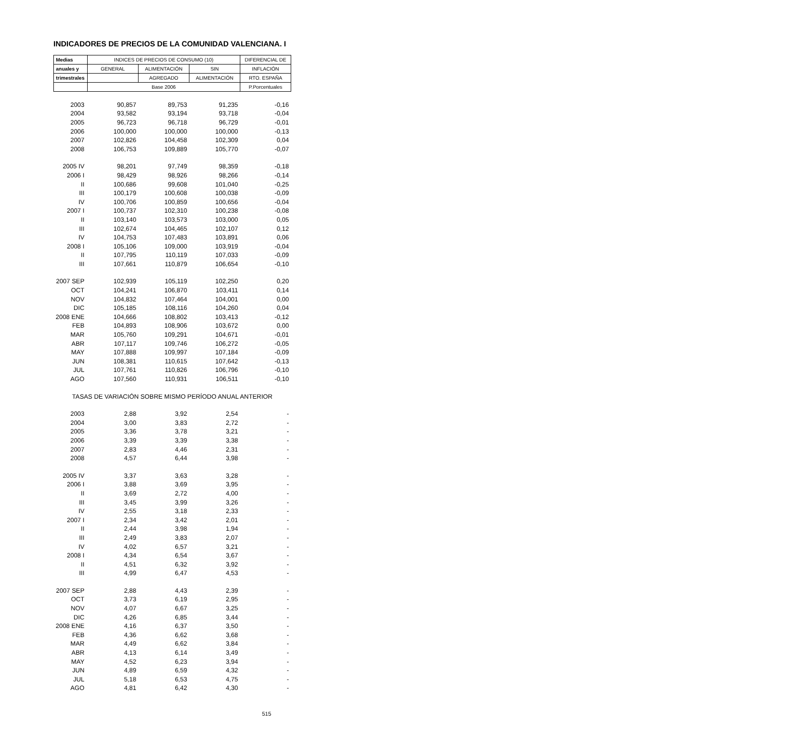INDICADORES DE PRECIOS DE LA COMUNIDAD VALENCIANA. I
| Medias | INDICES DE PRECIOS DE CONSUMO (10) | | | DIFERENCIAL DE |
| --- | --- | --- | --- | --- |
| anuales y | GENERAL | ALIMENTACIÓN | SIN | INFLACIÓN |
| trimestrales | | AGREGADO | ALIMENTACIÓN | RTO. ESPAÑA |
| | Base 2006 | | | P.Porcentuales |
| 2003 | 90,857 | 89,753 | 91,235 | -0,16 |
| 2004 | 93,582 | 93,194 | 93,718 | -0,04 |
| 2005 | 96,723 | 96,718 | 96,729 | -0,01 |
| 2006 | 100,000 | 100,000 | 100,000 | -0,13 |
| 2007 | 102,826 | 104,458 | 102,309 | 0,04 |
| 2008 | 106,753 | 109,889 | 105,770 | -0,07 |
| 2005 IV | 98,201 | 97,749 | 98,359 | -0,18 |
| 2006 I | 98,429 | 98,926 | 98,266 | -0,14 |
| II | 100,686 | 99,608 | 101,040 | -0,25 |
| III | 100,179 | 100,608 | 100,038 | -0,09 |
| IV | 100,706 | 100,859 | 100,656 | -0,04 |
| 2007 I | 100,737 | 102,310 | 100,238 | -0,08 |
| II | 103,140 | 103,573 | 103,000 | 0,05 |
| III | 102,674 | 104,465 | 102,107 | 0,12 |
| IV | 104,753 | 107,483 | 103,891 | 0,06 |
| 2008 I | 105,106 | 109,000 | 103,919 | -0,04 |
| II | 107,795 | 110,119 | 107,033 | -0,09 |
| III | 107,661 | 110,879 | 106,654 | -0,10 |
| 2007 SEP | 102,939 | 105,119 | 102,250 | 0,20 |
| OCT | 104,241 | 106,870 | 103,411 | 0,14 |
| NOV | 104,832 | 107,464 | 104,001 | 0,00 |
| DIC | 105,185 | 108,116 | 104,260 | 0,04 |
| 2008 ENE | 104,666 | 108,802 | 103,413 | -0,12 |
| FEB | 104,893 | 108,906 | 103,672 | 0,00 |
| MAR | 105,760 | 109,291 | 104,671 | -0,01 |
| ABR | 107,117 | 109,746 | 106,272 | -0,05 |
| MAY | 107,888 | 109,997 | 107,184 | -0,09 |
| JUN | 108,381 | 110,615 | 107,642 | -0,13 |
| JUL | 107,761 | 110,826 | 106,796 | -0,10 |
| AGO | 107,560 | 110,931 | 106,511 | -0,10 |
| TASAS DE VARIACIÓN SOBRE MISMO PERÍODO ANUAL ANTERIOR | | | | |
| 2003 | 2,88 | 3,92 | 2,54 | - |
| 2004 | 3,00 | 3,83 | 2,72 | - |
| 2005 | 3,36 | 3,78 | 3,21 | - |
| 2006 | 3,39 | 3,39 | 3,38 | - |
| 2007 | 2,83 | 4,46 | 2,31 | - |
| 2008 | 4,57 | 6,44 | 3,98 | - |
| 2005 IV | 3,37 | 3,63 | 3,28 | - |
| 2006 I | 3,88 | 3,69 | 3,95 | - |
| II | 3,69 | 2,72 | 4,00 | - |
| III | 3,45 | 3,99 | 3,26 | - |
| IV | 2,55 | 3,18 | 2,33 | - |
| 2007 I | 2,34 | 3,42 | 2,01 | - |
| II | 2,44 | 3,98 | 1,94 | - |
| III | 2,49 | 3,83 | 2,07 | - |
| IV | 4,02 | 6,57 | 3,21 | - |
| 2008 I | 4,34 | 6,54 | 3,67 | - |
| II | 4,51 | 6,32 | 3,92 | - |
| III | 4,99 | 6,47 | 4,53 | - |
| 2007 SEP | 2,88 | 4,43 | 2,39 | - |
| OCT | 3,73 | 6,19 | 2,95 | - |
| NOV | 4,07 | 6,67 | 3,25 | - |
| DIC | 4,26 | 6,85 | 3,44 | - |
| 2008 ENE | 4,16 | 6,37 | 3,50 | - |
| FEB | 4,36 | 6,62 | 3,68 | - |
| MAR | 4,49 | 6,62 | 3,84 | - |
| ABR | 4,13 | 6,14 | 3,49 | - |
| MAY | 4,52 | 6,23 | 3,94 | - |
| JUN | 4,89 | 6,59 | 4,32 | - |
| JUL | 5,18 | 6,53 | 4,75 | - |
| AGO | 4,81 | 6,42 | 4,30 | - |
515